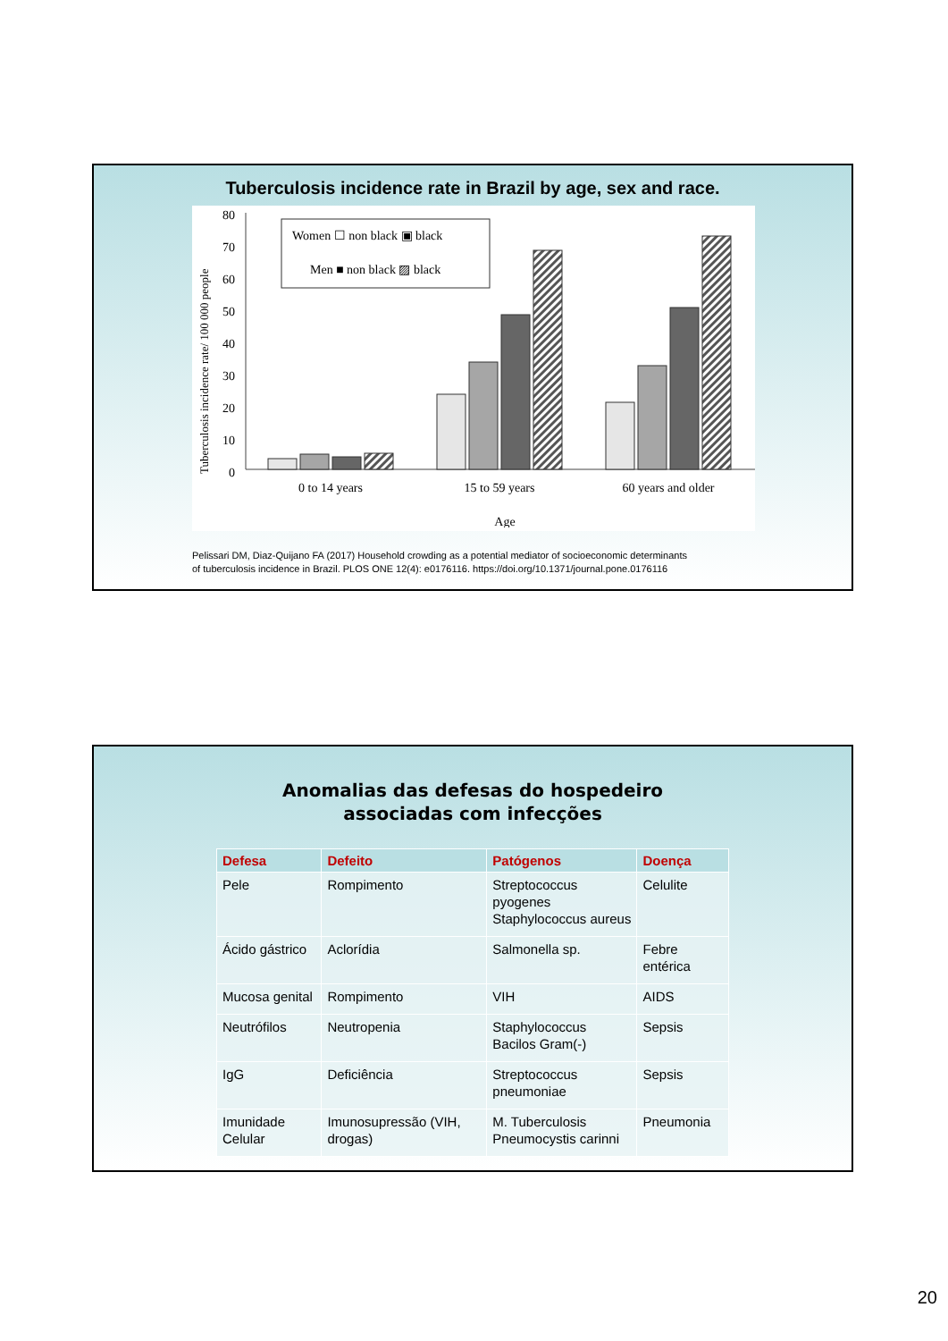Tuberculosis incidence rate in Brazil by age, sex and race.
Tuberculosis incidence rate/ 100 000 people
80
70
60
50
40
30
20
10
0
Women ☐ non black ▣ black
Men ■ non black ▨ black
0 to 14 years
15 to 59 years
60 years and older
Age
Pelissari DM, Diaz-Quijano FA (2017) Household crowding as a potential mediator of socioeconomic determinants
of tuberculosis incidence in Brazil. PLOS ONE 12(4): e0176116. https://doi.org/10.1371/journal.pone.0176116
Anomalias das defesas do hospedeiro
associadas com infecções
| Defesa | Defeito | Patógenos | Doença |
| --- | --- | --- | --- |
| Pele | Rompimento | Streptococcus pyogenes Staphylococcus aureus | Celulite |
| Ácido gástrico | Aclorídia | Salmonella sp. | Febre entérica |
| Mucosa genital | Rompimento | VIH | AIDS |
| Neutrófilos | Neutropenia | Staphylococcus Bacilos Gram(-) | Sepsis |
| IgG | Deficiência | Streptococcus pneumoniae | Sepsis |
| Imunidade Celular | Imunosupressão (VIH, drogas) | M. Tuberculosis Pneumocystis carinni | Pneumonia |
20